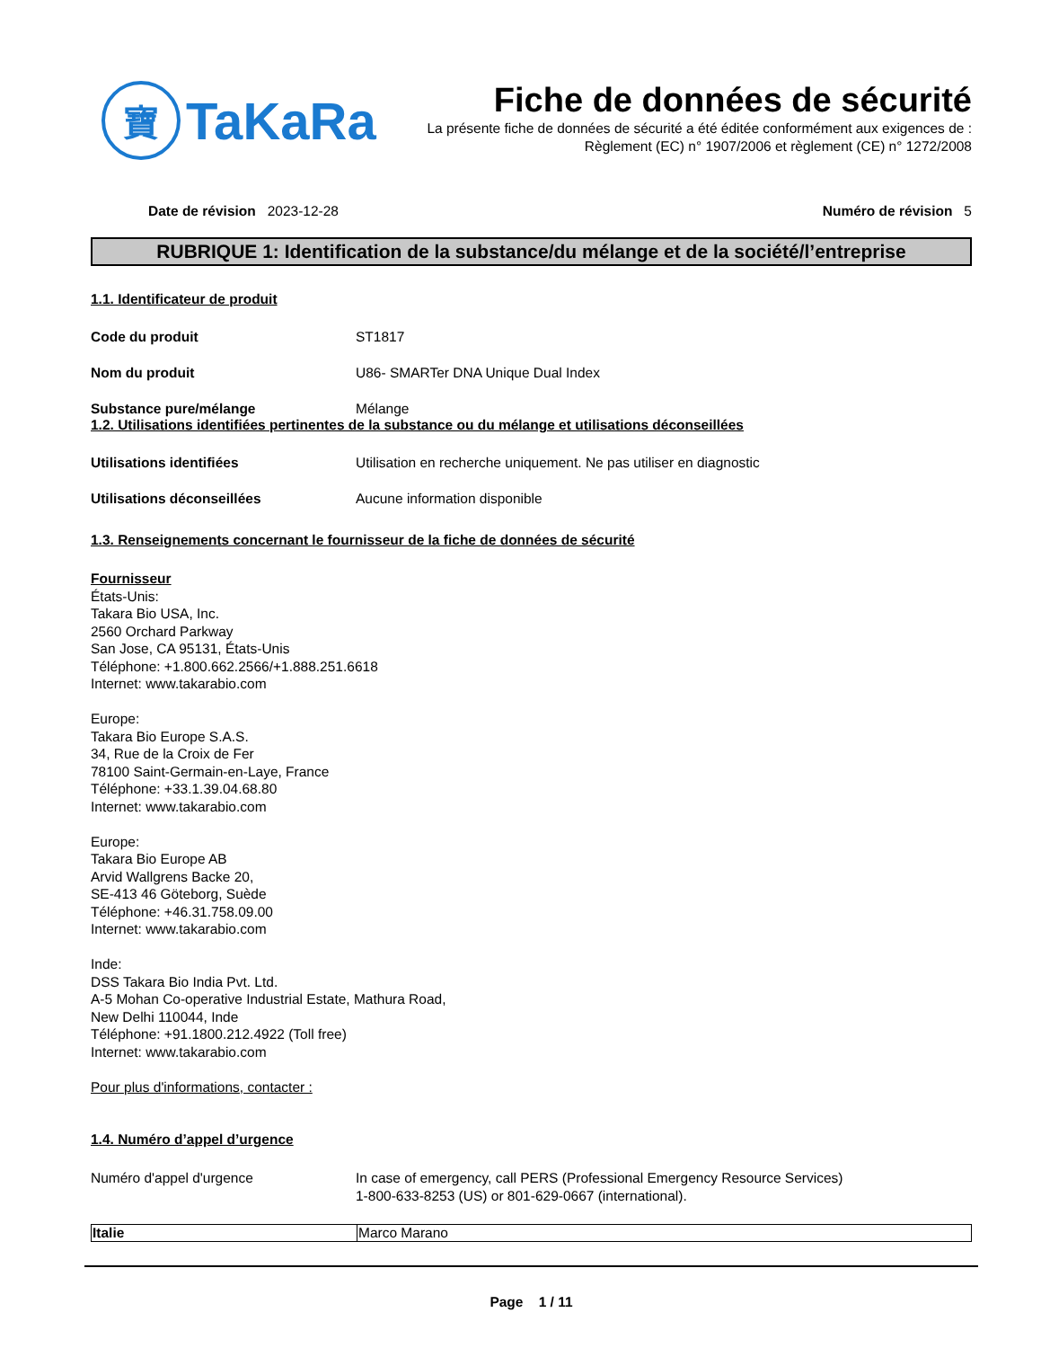寶
TaKaRa
Fiche de données de sécurité
La présente fiche de données de sécurité a été éditée conformément aux exigences de :
Règlement (EC) n° 1907/2006 et règlement (CE) n° 1272/2008
Date de révision 2023-12-28 Numéro de révision 5
RUBRIQUE 1: Identification de la substance/du mélange et de la société/l’entreprise
1.1. Identificateur de produit
Code du produit ST1817
Nom du produit U86- SMARTer DNA Unique Dual Index
Substance pure/mélange Mélange
1.2. Utilisations identifiées pertinentes de la substance ou du mélange et utilisations déconseillées
Utilisations identifiées Utilisation en recherche uniquement. Ne pas utiliser en diagnostic
Utilisations déconseillées Aucune information disponible
1.3. Renseignements concernant le fournisseur de la fiche de données de sécurité
Fournisseur
États-Unis:
Takara Bio USA, Inc.
2560 Orchard Parkway
San Jose, CA 95131, États-Unis
Téléphone: +1.800.662.2566/+1.888.251.6618
Internet: www.takarabio.com
Europe:
Takara Bio Europe S.A.S.
34, Rue de la Croix de Fer
78100 Saint-Germain-en-Laye, France
Téléphone: +33.1.39.04.68.80
Internet: www.takarabio.com
Europe:
Takara Bio Europe AB
Arvid Wallgrens Backe 20,
SE-413 46 Göteborg, Suède
Téléphone: +46.31.758.09.00
Internet: www.takarabio.com
Inde:
DSS Takara Bio India Pvt. Ltd.
A-5 Mohan Co-operative Industrial Estate, Mathura Road,
New Delhi 110044, Inde
Téléphone: +91.1800.212.4922 (Toll free)
Internet: www.takarabio.com
Pour plus d'informations, contacter :
1.4. Numéro d’appel d’urgence
Numéro d'appel d'urgence In case of emergency, call PERS (Professional Emergency Resource Services)
1-800-633-8253 (US) or 801-629-0667 (international).
| Italie | Marco Marano |
Page 1 / 11